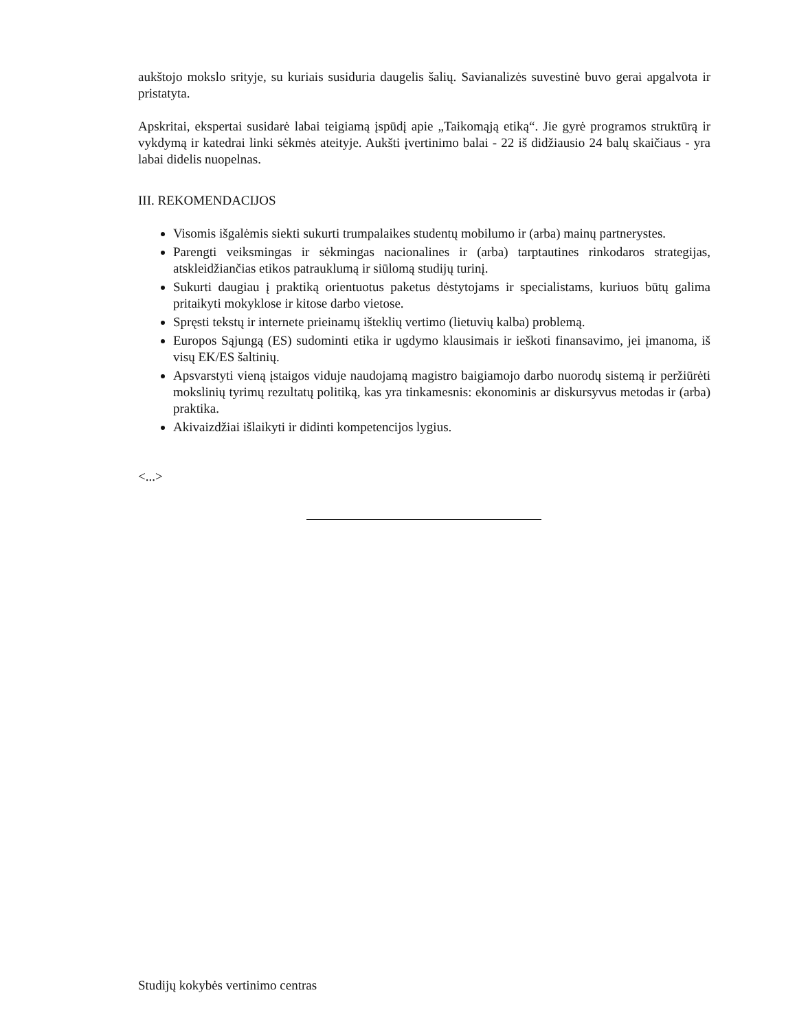aukštojo mokslo srityje, su kuriais susiduria daugelis šalių. Savianalizės suvestinė buvo gerai apgalvota ir pristatyta.
Apskritai, ekspertai susidarė labai teigiamą įspūdį apie „Taikomąją etiką“. Jie gyrė programos struktūrą ir vykdymą ir katedrai linki sėkmės ateityje. Aukšti įvertinimo balai - 22 iš didžiausio 24 balų skaičiaus - yra labai didelis nuopelnas.
III. REKOMENDACIJOS
Visomis išgalėmis siekti sukurti trumpalaikes studentų mobilumo ir (arba) mainų partnerystes.
Parengti veiksmingas ir sėkmingas nacionalines ir (arba) tarptautines rinkodaros strategijas, atskleidžiančias etikos patrauklumą ir siūlomą studijų turinį.
Sukurti daugiau į praktiką orientuotus paketus dėstytojams ir specialistams, kuriuos būtų galima pritaikyti mokyklose ir kitose darbo vietose.
Spręsti tekstų ir internete prieinamų išteklių vertimo (lietuvių kalba) problemą.
Europos Sąjungą (ES) sudominti etika ir ugdymo klausimais ir ieškoti finansavimo, jei įmanoma, iš visų EK/ES šaltinių.
Apsvarstyti vieną įstaigos viduje naudojamą magistro baigiamojo darbo nuorodų sistemą ir peržiūrėti mokslinių tyrimų rezultatų politiką, kas yra tinkamesnis: ekonominis ar diskursyvus metodas ir (arba) praktika.
Akivaizdžiai išlaikyti ir didinti kompetencijos lygius.
<...>
Studijų kokybės vertinimo centras